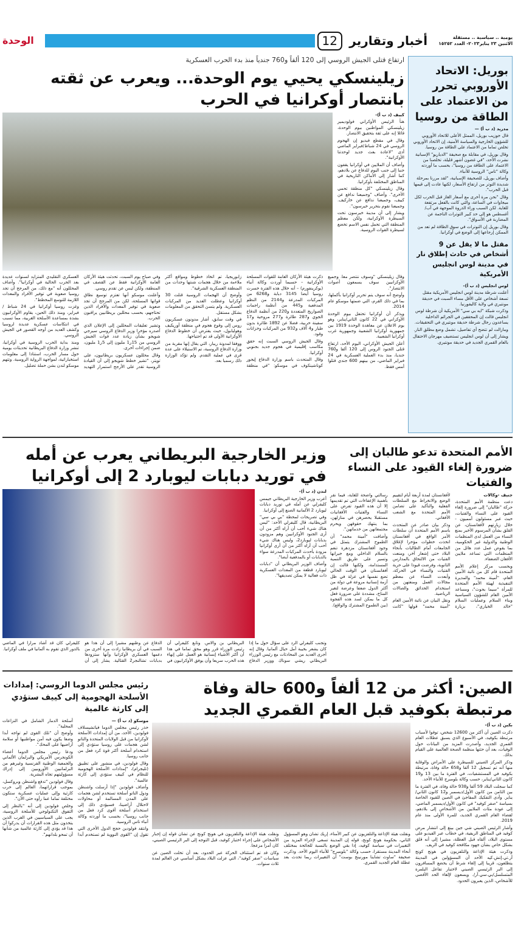يومية .. سياسية .. مستقلة
الاثنين ٢٣ يناير٢٠٢٣- العدد ١٥٢٥٢
أخبار وتقارير
12
الوحدة
بوريل: الاتحاد الأوروبي تحرر من الاعتماد على الطاقة من روسيا
مدريد (د ب أ) —
قال جوزيب بوريل، الممثل الأعلى للاتحاد الأوروبي للشؤون الخارجية والسياسة الأمنية، إن الاتحاد الأوروبي تخلص تماما من الاعتماد على الطاقة من روسيا.
وقال بوريل، في مقابلة مع صحيفة "الدياريو" الإسبانية نشرت الأحد، "في غضون أشهر قليلة، تخلصنا من الاعتماد على الطاقة من روسيا"، بحسب ما أوردته وكالة "تاس" الروسية للأنباء.
وأضاف بوريل، للصحيفة الإسبانية، "لقد مررنا بمرحلة شديدة التوتر من ارتفاع الأسعار، لكنها عادت إلى قيمها قبل الحرب".
وقال "نحن مرة أخرى مع أسعار الغاز قبل الحرب لكل ميجاوات في الساعة، والتي كانت بالفعل مرتفعة للغاية. لكن السبب وراء الذروة الموجهة في آب/ أغسطس هو إلى حد كبير التوترات الناجمة عن المضاربة في الأسواق".
وقال بوريل إن التوترات في سوق الطاقة لم تعد من الممكن إرجاعها إلى الوضع في أوكرانيا.
مقتل ما لا يقل عن 9 أشخاص في حادث إطلاق نار في مدينة لوس انجليس الأمريكية
لوس انجليس (د ب أ)-
أعلنت شرطة مدينة لوس انجليس الأمريكية مقتل تسعة أشخاص على الأقل مساء السبت في حديقة مونتيري في ولاية كاليفورنيا.
وذكرت شبكة "ايه بي سي" الأمريكية أن شرطة لوس انجليس قالت إن المحققين في الجرائم الداخلية يساعدون رجال شرطة حديقة مونتيري في التحقيقات.
ومازالت لم تتضح أي تفاصيل، تشمل وضع مطلق النار.
ويشار إلى أن لوس انجليس تستضيف مهرجان الاحتفال بالعام القمري الجديد في حديقة مونتيري.
ارتفاع قتلى الجيش الروسي إلى 120 ألفاً و760 جندياً منذ بدء الحرب العسكرية
زيلينسكي يحيي يوم الوحدة... ويعرب عن ثقته بانتصار أوكرانيا في الحرب
كييف (د ب أ)-
هنأ الرئيس الأوكراني فولوديمير زيلينسكي المواطنين بيوم الوحدة، قائلا إنه على ثقة بتحقيق الانتصار.
وقال في مقطع فيديو إن الهجوم الروسي في 24 شباط/فبراير الماضي أدى "لاعادة بعث جديد لوحدتنا الأوكرانية".
وأضاف أن الملايين في أوكرانيا يقفون جنبا إلى جنب اليوم للدفاع عن بلادهم، كما أشار إلى الأماكن التاريخية في المناطق المختلفة بأوكرانيا.
وقال زيلينسكي "كل منطقة تحمي الأخرى". وأضاف "وجميعنا ندافع عن كييف، وجميعنا ندافع عن خاركيف. وجميعنا نقوم بتحرير خيرسون".
ويشار إلى أن مدينة خيرسون تحت السيطرة الأوكرانية، ولكن معظم المنطقة التي تحمل نفس الاسم تخضع لسيطرة القوات الروسية.
وقال زيلينسكي "وسوف ننتصر معا. وجميع الأوكرانيين سوف يسمعون أصوات الانتصار".
وأوضح أنه سوف يتم تحرير أوكرانيا بأكملها، بما في ذلك القرم، التي ضمتها موسكو عام 2014.
ويذكر أن أوكرانيا تحتفل بيوم الوحدة الأوكراني في 22 كانون الثاني/يناير، وهو يوم الاعلان عن معاهدة الوحدة 1919 بين جمهورية أوكرانيا الشعبية وجمهورية غرب أوكرانيا الشعبية.
أعلن الجيش الأوكراني، اليوم الأحد، ارتفاع قتلى الجنود الروس إلى 120 ألفا و760 جنديا، منذ بدء العملية العسكرية في 24 فبراير الماضي، من بينهم 600 جندي قتلوا أمس فقط.
ذكرت هيئة الأركان العامة للقوات المسلحة الأوكرانية – حسبما أوردت وكالة أنباء (يوكرينفورم) – أنه خلال هذه الفترة خسرت روسيا أيضا 3145 دبابة و6268 من المركبات المدرعة و2144 من النظم المدفعية و445 من أنظمة راجمات الصواريخ المتعددة و220 من أنظمة الدفاع الجوي و287 طائرة و277 مروحية و17 سفينة حربية، فضلا عن 1892 طائرة بدون طيار و4 آلاف و932 من المركبات وخزانات وقود.
وقال الجيش الروسي السبت إنه حقق مكاسب إقليمية في هجوم جديد بجنوبي أوكرانيا.
وقال المتحدث باسم وزارة الدفاع إيجور كوناشينكوف في موسكو: "في منطقة زابوريجيا، تم اتخاذ خطوط ومواقع أكثر ملاءمة من خلال هجمات شنتها وحدات من المنطقة العسكرية الشرقية".
وأوضح أن الهجمات الروسية قتلت 30 أوكرانيا وعطلت العديد من المركبات العسكرية. ولم يتسن التحقق من المعلومات بشكل مستقل.
في وقت سابق، أشار مدونون عسكريون روس إلى وقوع هجوم في منطقة أوريكيف وهوليابول، حيث يفترض أن خطوط الدفاع الأوكرانية الأولى قد تم اجتياحها.
ووفقا لمدونة ريبار، التي يقال إنها مقربة من وزارة الدفاع الروسية، تم الاستيلاء على عدة قرى في عملية التقدم. ولم تؤكد الوزارة ذلك رسميا بعد.
وفي صباح يوم السبت، تحدثت هيئة الأركان العامة الأوكرانية فقط عن القصف في المنطقة، ولكن ليس عن تقدم روسي.
وأعلنت موسكو أنها تعتزم توسيع نطاق قواتها المسلحة، لكن من المرجح أن تجد صعوبة في توفير المعدات والأفراد الذين تحتاجهم، بحسب محللين بريطانيين يراقبون الحرب.
وتشير تعليقات المحللين إلى الإعلان الذي أصدره مؤخرا وزير الدفاع الروسي سيرجي شويجو بشأن زيادة عدد قوات الجيش الروسي من 15ر1 مليون إلى 5ر1 مليون، ضمن إجراءات أخرى.
وقال محللون عسكريون بريطانيون، على تويتر، "تشير خطط شويجو إلى أن القيادة الروسية تقدر على الأرجح استمرار التهديد العسكري التقليدي المتزايد لسنوات عديدة بعد الحرب الحالية في أوكرانيا". وأضاف المحللون أنه "مع ذلك، من المرجح أن تجد روسيا صعوبة في توفير الأفراد والمعدات اللازمة للتوسع المخطط".
وغزت روسيا أوكرانيا في 24 شباط / فبراير، ومنذ ذلك الحين، يقاوم الأوكرانيون بشدة بمساعدة الأسلحة الغربية، مما تسبب في انتكاسات عسكرية عديدة لروسيا وكشف العديد من أوجه القصور في الجيش الروسي.
ومنذ بداية الحرب الروسية في أوكرانيا، تنشر وزارة الدفاع البريطانية تحديثات يومية حول مسار الحرب، استنادا إلى معلومات استخباراتية، لمواجهة الرواية الروسية. وتتهم موسكو لندن بشن حملة تضليل.
الأمم المتحدة تدعو طالبان إلى ضرورة إلغاء القيود على النساء والفتيات
جنيف -وكالات
دعت منظمة الأمم المتحدة، حركة "طالبان" إلى ضرورة إلغاء القيود على النساء والفتيات، حيث عبر مسئولون أمميون - خلال زيارتهم لأفغانستان، عن القلق بشأن المرسوم الأخير بمنع النساء من العمل لدى المنظمات الوطنية والدولية غير الحكومية، بما يقوض عمل عدد هائل من المنظمات التي تساعد ملايين الأفغان الضعفاء.
وبحسب مركز إعلام الأمم المتحدة قام كل من نائبة الأمين العام، "أمينة محمد" والمديرة التنفيذية لهيئة الأمم المتحدة للمرأة "سيما بحوث"، ومساعد الأمين العام للشؤون السياسية وبناء السلام وعمليات السلام "خالد الخياري"، بزيارة لأفغانستان لمدة أربعة أيام لتقييم الوضع والانخراط مع السلطات الفعلية والتأكيد على تضامن الأمم المتحدة مع الشعب الأفغاني.
وذكر بيان صادر عن المتحدث باسم الأمم المتحدة أن سلطات الأمر الواقع في أفغانستان اتخذت خطوات مؤخرا لإغلاق الجامعات أمام الطالبات بأنحاء البلاد حتى إشعار آخر، ومنعت الفتيات من الالتحاق بالمدارس الثانوية، وفرضت قيودا على حرية الفتيات والنساء في الحركة، وأبعدت النساء عن معظم مجالات العمل ومنعتهن من استخدام الحدائق والصالات الرياضية.
ونقل البيان عن نائبة الأمين العام "أمينة محمد" قولها "كانت رسالتي واضحة للغاية، فيما نقر بأهمية الإعفاءات التي تم تقديمها إلا أن هذه القيود تفرض على النساء والفتيات الأفغانيات مستقبلا يحصرهن في منازلهن، بما ينتهك حقوقهن ويحرم مجتمعاتهن من خدماتهن".
وأضافت "أمينة محمد" أن الطموح المشترك يتمثل في وجود أفغانستان مزدهرة تنعم بالسلام الداخلي ومع جيرانها وتسير على طريق التنمية المستدامة، ولكنها قالت إن أفغانستان في الوقت الحالي تضع نفسها في عزلة في ظل أزمة إنسانية مروعة في دولة من أكثر الدول ضعفا وعرضة لتغير المناخ، مشددة على ضرورة فعل كل ما يمكن لسد هذه الفجوة (بين الطموح المشترك والواقع).
وزير الخارجية البريطاني يعرب عن أمله في توريد دبابات ليوبارد 2 إلى أوكرانيا
لندن (د ب أ)-
أعرب وزير الخارجية البريطاني جيمس كليفرلي عن أمله في توريد دبابات ليوبارد 2 الألمانية الصنع إلى أوكرانيا.
وفي تصريحات لمحطة "بي بي سي" البريطانية، قال كليفرلي الأحد: "ليس هناك شيء أحب أن أراه أكثر من أن أرى الجنود الأوكرانيين وهم مزودون بدبابات ليوبارد2، وليس هناك شيء أحب أن أراه أكثر من أن أرى أوكرانيا مزودة بأحدث المركبات المدرعة سواء بالدبابات أو بالمدفعية أيضا".
وأضاف الوزير البريطاني أن "دبابات ليوبارد قطعة من المعدات العسكرية ذات فعالية لا يمكن تصديقها".
وتجنب كليفرلي الرد على سؤال حول ما إذا كان يشعر بخيبة أمل حيال ألمانيا. وقال إنه أجرى العديد من المحادثات مع رئيس الوزراء البريطاني ريشي سوناك ووزير الدفاع البريطاني بن والاس. وتابع كليفرلي أن رئيس الوزراء قرر وهو محق تماما في هذا أن أكثر الأشياء إنسانية هو العمل على إنهاء هذه الحرب سريعا وأن يوفق الأوكرانيون في الدفاع عن وطنهم مشيرا إلى أن هذا هو السبب في أن بريطانيا زادت مرة أخرى من دعمها العسكري لأوكرانيا وأنها ستزودها بدبابات تشالنجر2 القتالية. يشار إلى أن كليفرلي كان قد أشاد مرارا في الماضي بالدور الذي تقوم به ألمانيا في ملف أوكرانيا.
الصين: أكثر من 12 ألفاً و600 حالة وفاة مرتبطة بكوفيد قبل العام القمري الجديد
بكين (د ب أ)-
ذكرت الصين أن أكثر من 12600 شخص، توفوا لأسباب مرتبطة بكوفيد، في الأسبوع الذي يسبق عطلات العام القمري الجديد، وأصدرت المزيد من البيانات حول الوفيات، بعد أن حثتها منظمة الصحة العالمية على القيام بذلك.
وذكر المركز الصيني للسيطرة على الأمراض والوقاية منها أنه تم تسجيل 12 ألفا و658 حالة وفاة، مرتبطة بكوفيد في المستشفيات، في الفترة ما بين 13 و19 كانون الثاني/يناير، حسب وكالة بلومبرج للأنباء الأحد.
كما سجلت البلاد 59 ألفا و938 حالة وفاة، في الفترة ما بين الثامن من كانون الأول/ديسمبر و12 كانون الثاني/يناير. وأدى التفكيك المفاجئ في الصين للقيود الخاصة بسياسة "صفر كوفيد" في كانون الأول/ديسمبر الماضي، إلى عودة مئات الملايين من الأشخاص إلى بلادهم، لقضاء العام القمري الجديد، للمرة الأولى منذ عام 2019.
وأشار الرئيس الصيني شي جين بينغ إلى انتشار مرض كوفيد في المناطق الريفية، في خطاب عبر الفيديو على مستوى البلاد، ألقاه قبل العطلة، مشيرا إلى أنه قلق بشكل خاص بشأن جهود مكافحة كوفيد في الريف.
وذكرت هيئة الإذاعة والتلفزيون في هونج كونج آر.تي.إتش.كيه الأحد أن المسؤولين في المدينة يتطلعون، قريبا إلى إلغاء شرط أن يخضع المسافرون إلى البر الرئيسي الصيني لاختبار تفاعل البلمرة المتسلسل/بي.سي.آر/. ويسعون لإلغاء الحد الأقصى للأشخاص، الذين يعبرون الحدود.
ونقلت هيئة الإذاعة والتلفزيون عن كبير الأمناء، إريك تشان وهو المسؤول الثاني، بحكومة هونج كونج، قوله إن المدينة تسعى لإجراء المزيد من التغييرات في سياسة كوفيد، إذا بقي الوضع بالنسبة للجائحة بمختلف أنحاء المدينة مستقرا، حسب وكالة "بلومبرج" للأنباء اليوم الأحد. وذكرت صحيفة "ساوث تشاينا مورنينج بوست" أن التغييرات ربما تحدث بعد عطلة العام الجديد القمري.
ونقلت هيئة الإذاعة والتلفزيون في هونج كونج عن تشان قوله إن إجبار الأشخاص على إجراء اختبار كوفيد، قبل التوجه إلى البر الرئيسي الصيني، كان أمرا مزعجا.
وكان قد تم استئناف الحركة عبر الحدود، بعد أن تخلت الصين عن سياسات "صفر كوفيد"، التي عزلت البلاد بشكل أساسي عن العالم لمدة ثلاث سنوات.
رئيس مجلس الدوما الروسي: إمدادات الأسلحة الهجومية إلى كييف ستؤدي إلى كارثة عالمية
موسكو (د ب أ) —
حذر رئيس مجلس الدوما فياتشيسلاف فولودين، الأحد، من أن إمدادات الأسلحة لأوكرانيا من قبل الولايات المتحدة والناتو لشن هجمات على روسيا ستؤدي إلى استخدام أسلحة أكثر قوة كرد فعل من جانب روسيا.
وقال فولودين، في منشور على تطبيق (تليجرام)، "إمدادات الأسلحة الهجومية للنظام في كييف ستؤدي إلى كارثة عالمية".
وأضاف فولودين "إذا أرسلت واشنطن ودول الناتو أسلحة تستخدم لشن هجمات على المدن المسالمة أو محاولات لاحتلال أراضينا، فسيؤدي ذلك إلى استخدام أسلحة أقوى كرد فعل من جانب روسيا"، بحسب ما أوردته وكالة أنباء تاس الروسية.
وانتقد فولودين حجج الدول الأخرى التي تقول إن "القوى النووية لم تستخدم أبدا أسلحة الدمار الشامل في النزاعات المحلية".
وأوضح أن "تلك القوى لم تواجه أبدا وضعا يكون فيه أمن مواطنيها أو سلامة أراضيها على المحك".
ودعا رئيس مجلس الدوما أعضاء الكونجرس الأمريكي والبرلمان الألماني والجمعية الوطنية الفرنسية وغيرهم من البرلمانيين الأوروبيين إلى إدراك مسؤوليتهم تجاه البشرية.
وقال فولودين "تدفع واشنطن وبروكسل، بموجب قراراتهما، العالم إلى حرب كارثية وإلى عمليات عسكرية ستكون مختلفة تماما عما رأوه حتى الآن".
وخلص فولودين إلى أنه "بالنظر إلى التفوق التكنولوجي للأسلحة الروسية، يجب على السياسيين في الغرب الذين يتخذون مثل هذه القرارات أن يدركوا أن هذا قد يؤدي إلى كارثة عالمية من شأنها أن تمحو بلدانهم".